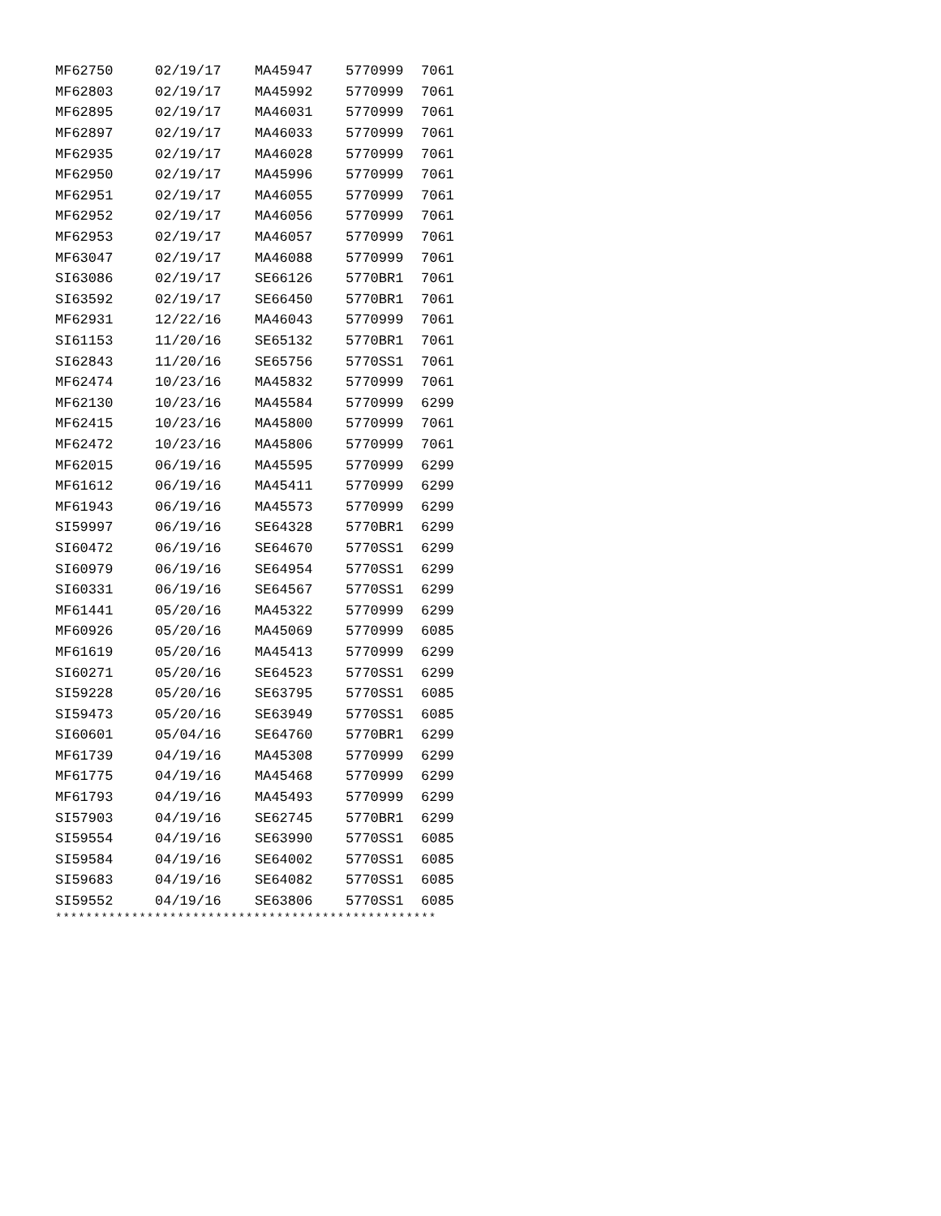| MF62750 | 02/19/17 | MA45947 | 5770999 | 7061 |
| MF62803 | 02/19/17 | MA45992 | 5770999 | 7061 |
| MF62895 | 02/19/17 | MA46031 | 5770999 | 7061 |
| MF62897 | 02/19/17 | MA46033 | 5770999 | 7061 |
| MF62935 | 02/19/17 | MA46028 | 5770999 | 7061 |
| MF62950 | 02/19/17 | MA45996 | 5770999 | 7061 |
| MF62951 | 02/19/17 | MA46055 | 5770999 | 7061 |
| MF62952 | 02/19/17 | MA46056 | 5770999 | 7061 |
| MF62953 | 02/19/17 | MA46057 | 5770999 | 7061 |
| MF63047 | 02/19/17 | MA46088 | 5770999 | 7061 |
| SI63086 | 02/19/17 | SE66126 | 5770BR1 | 7061 |
| SI63592 | 02/19/17 | SE66450 | 5770BR1 | 7061 |
| MF62931 | 12/22/16 | MA46043 | 5770999 | 7061 |
| SI61153 | 11/20/16 | SE65132 | 5770BR1 | 7061 |
| SI62843 | 11/20/16 | SE65756 | 5770SS1 | 7061 |
| MF62474 | 10/23/16 | MA45832 | 5770999 | 7061 |
| MF62130 | 10/23/16 | MA45584 | 5770999 | 6299 |
| MF62415 | 10/23/16 | MA45800 | 5770999 | 7061 |
| MF62472 | 10/23/16 | MA45806 | 5770999 | 7061 |
| MF62015 | 06/19/16 | MA45595 | 5770999 | 6299 |
| MF61612 | 06/19/16 | MA45411 | 5770999 | 6299 |
| MF61943 | 06/19/16 | MA45573 | 5770999 | 6299 |
| SI59997 | 06/19/16 | SE64328 | 5770BR1 | 6299 |
| SI60472 | 06/19/16 | SE64670 | 5770SS1 | 6299 |
| SI60979 | 06/19/16 | SE64954 | 5770SS1 | 6299 |
| SI60331 | 06/19/16 | SE64567 | 5770SS1 | 6299 |
| MF61441 | 05/20/16 | MA45322 | 5770999 | 6299 |
| MF60926 | 05/20/16 | MA45069 | 5770999 | 6085 |
| MF61619 | 05/20/16 | MA45413 | 5770999 | 6299 |
| SI60271 | 05/20/16 | SE64523 | 5770SS1 | 6299 |
| SI59228 | 05/20/16 | SE63795 | 5770SS1 | 6085 |
| SI59473 | 05/20/16 | SE63949 | 5770SS1 | 6085 |
| SI60601 | 05/04/16 | SE64760 | 5770BR1 | 6299 |
| MF61739 | 04/19/16 | MA45308 | 5770999 | 6299 |
| MF61775 | 04/19/16 | MA45468 | 5770999 | 6299 |
| MF61793 | 04/19/16 | MA45493 | 5770999 | 6299 |
| SI57903 | 04/19/16 | SE62745 | 5770BR1 | 6299 |
| SI59554 | 04/19/16 | SE63990 | 5770SS1 | 6085 |
| SI59584 | 04/19/16 | SE64002 | 5770SS1 | 6085 |
| SI59683 | 04/19/16 | SE64082 | 5770SS1 | 6085 |
| SI59552 | 04/19/16 | SE63806 | 5770SS1 | 6085 |
**************************************************